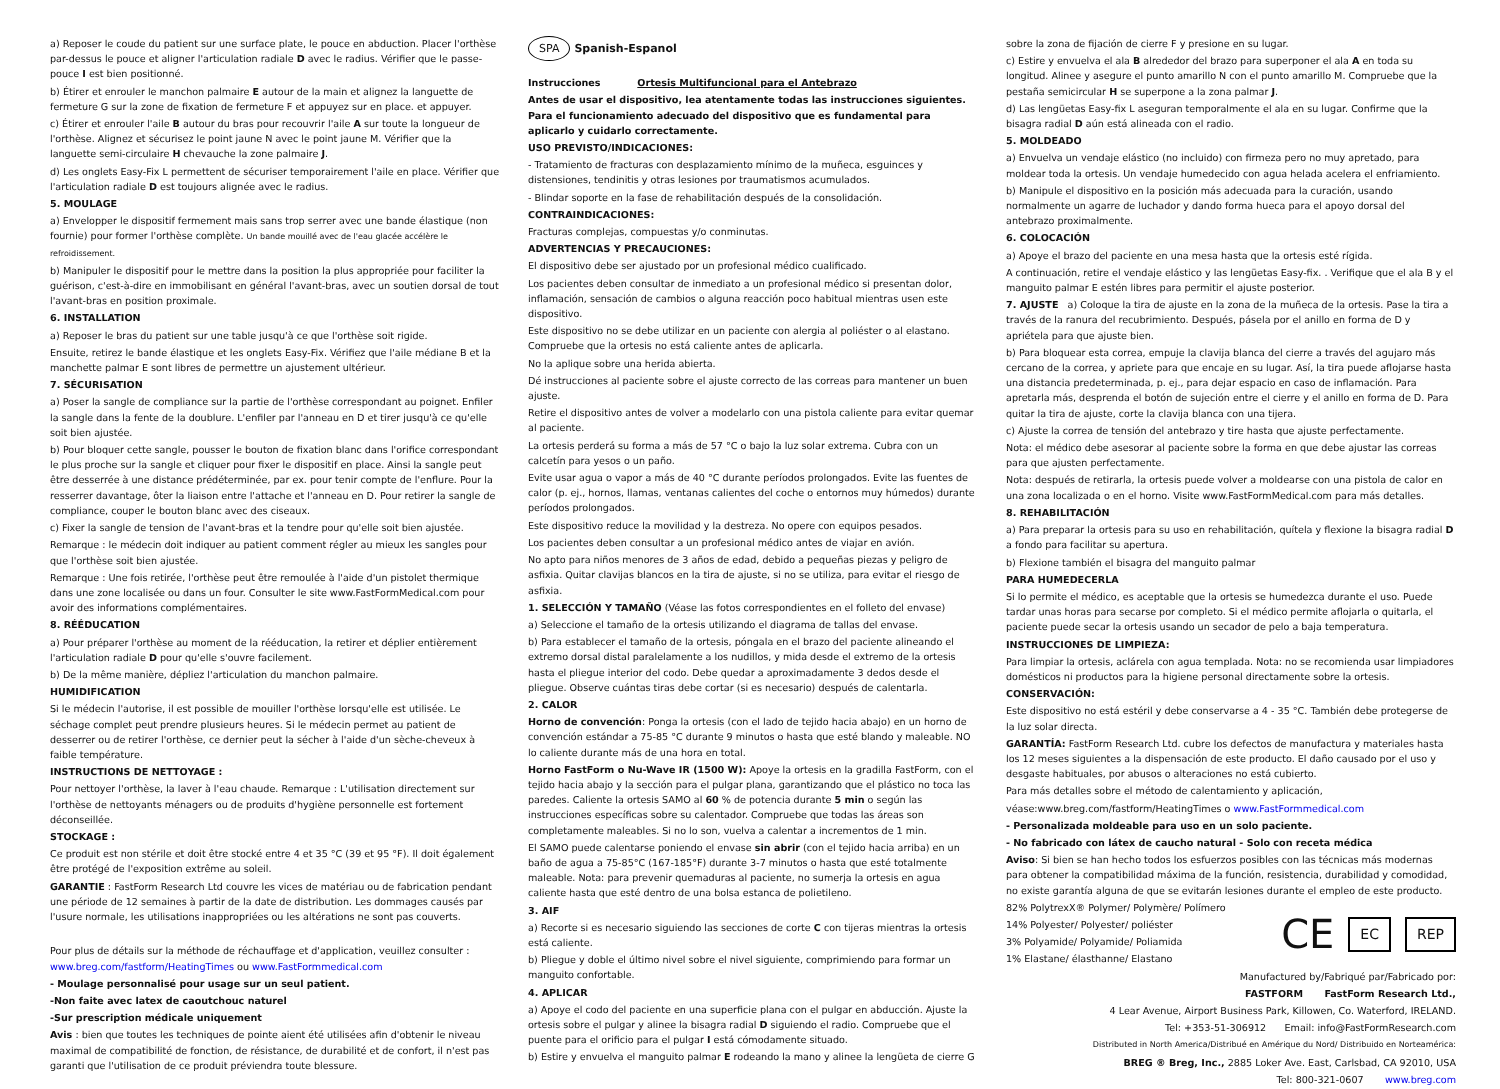a) Reposer le coude du patient sur une surface plate, le pouce en abduction. Placer l'orthèse par-dessus le pouce et aligner l'articulation radiale D avec le radius. Vérifier que le passe-pouce I est bien positionné.
b) Étirer et enrouler le manchon palmaire E autour de la main et alignez la languette de fermeture G sur la zone de fixation de fermeture F et appuyez sur en place. et appuyer.
c) Étirer et enrouler l'aile B autour du bras pour recouvrir l'aile A sur toute la longueur de l'orthèse. Alignez et sécurisez le point jaune N avec le point jaune M. Vérifier que la languette semi-circulaire H chevauche la zone palmaire J.
d) Les onglets Easy-Fix L permettent de sécuriser temporairement l'aile en place. Vérifier que l'articulation radiale D est toujours alignée avec le radius.
5. MOULAGE
a) Envelopper le dispositif fermement mais sans trop serrer avec une bande élastique (non fournie) pour former l'orthèse complète. Un bande mouillé avec de l'eau glacée accélère le refroidissement.
b) Manipuler le dispositif pour le mettre dans la position la plus appropriée pour faciliter la guérison, c'est-à-dire en immobilisant en général l'avant-bras, avec un soutien dorsal de tout l'avant-bras en position proximale.
6. INSTALLATION
a) Reposer le bras du patient sur une table jusqu'à ce que l'orthèse soit rigide.
Ensuite, retirez le bande élastique et les onglets Easy-Fix. Vérifiez que l'aile médiane B et la manchette palmar E sont libres de permettre un ajustement ultérieur.
7. SÉCURISATION
a) Poser la sangle de compliance sur la partie de l'orthèse correspondant au poignet. Enfiler la sangle dans la fente de la doublure. L'enfiler par l'anneau en D et tirer jusqu'à ce qu'elle soit bien ajustée.
b) Pour bloquer cette sangle, pousser le bouton de fixation blanc dans l'orifice correspondant le plus proche sur la sangle et cliquer pour fixer le dispositif en place. Ainsi la sangle peut être desserrée à une distance prédéterminée, par ex. pour tenir compte de l'enflure. Pour la resserrer davantage, ôter la liaison entre l'attache et l'anneau en D. Pour retirer la sangle de compliance, couper le bouton blanc avec des ciseaux.
c) Fixer la sangle de tension de l'avant-bras et la tendre pour qu'elle soit bien ajustée.
Remarque : le médecin doit indiquer au patient comment régler au mieux les sangles pour que l'orthèse soit bien ajustée.
Remarque : Une fois retirée, l'orthèse peut être remoulée à l'aide d'un pistolet thermique dans une zone localisée ou dans un four. Consulter le site www.FastFormMedical.com pour avoir des informations complémentaires.
8. RÉÉDUCATION
a) Pour préparer l'orthèse au moment de la rééducation, la retirer et déplier entièrement l'articulation radiale D pour qu'elle s'ouvre facilement.
b) De la même manière, dépliez l'articulation du manchon palmaire.
HUMIDIFICATION
Si le médecin l'autorise, il est possible de mouiller l'orthèse lorsqu'elle est utilisée. Le séchage complet peut prendre plusieurs heures. Si le médecin permet au patient de desserrer ou de retirer l'orthèse, ce dernier peut la sécher à l'aide d'un sèche-cheveux à faible température.
INSTRUCTIONS DE NETTOYAGE :
Pour nettoyer l'orthèse, la laver à l'eau chaude. Remarque : L'utilisation directement sur l'orthèse de nettoyants ménagers ou de produits d'hygiène personnelle est fortement déconseillée.
STOCKAGE :
Ce produit est non stérile et doit être stocké entre 4 et 35 °C (39 et 95 °F). Il doit également être protégé de l'exposition extrême au soleil.
GARANTIE : FastForm Research Ltd couvre les vices de matériau ou de fabrication pendant une période de 12 semaines à partir de la date de distribution. Les dommages causés par l'usure normale, les utilisations inappropriées ou les altérations ne sont pas couverts.
Pour plus de détails sur la méthode de réchauffage et d'application, veuillez consulter : www.breg.com/fastform/HeatingTimes ou www.FastFormmedical.com
- Moulage personnalisé pour usage sur un seul patient.
-Non faite avec latex de caoutchouc naturel
-Sur prescription médicale uniquement
Avis : bien que toutes les techniques de pointe aient été utilisées afin d'obtenir le niveau maximal de compatibilité de fonction, de résistance, de durabilité et de confort, il n'est pas garanti que l'utilisation de ce produit préviendra toute blessure.
SPA Spanish-Espanol
Instrucciones Ortesis Multifuncional para el Antebrazo
Antes de usar el dispositivo, lea atentamente todas las instrucciones siguientes. Para el funcionamiento adecuado del dispositivo que es fundamental para aplicarlo y cuidarlo correctamente.
USO PREVISTO/INDICACIONES:
- Tratamiento de fracturas con desplazamiento mínimo de la muñeca, esguinces y distensiones, tendinitis y otras lesiones por traumatismos acumulados.
- Blindar soporte en la fase de rehabilitación después de la consolidación.
CONTRAINDICACIONES:
Fracturas complejas, compuestas y/o conminutas.
ADVERTENCIAS Y PRECAUCIONES:
El dispositivo debe ser ajustado por un profesional médico cualificado.
Los pacientes deben consultar de inmediato a un profesional médico si presentan dolor, inflamación, sensación de cambios o alguna reacción poco habitual mientras usen este dispositivo.
Este dispositivo no se debe utilizar en un paciente con alergia al poliéster o al elastano. Compruebe que la ortesis no está caliente antes de aplicarla.
No la aplique sobre una herida abierta.
Dé instrucciones al paciente sobre el ajuste correcto de las correas para mantener un buen ajuste.
Retire el dispositivo antes de volver a modelarlo con una pistola caliente para evitar quemar al paciente.
La ortesis perderá su forma a más de 57 °C o bajo la luz solar extrema. Cubra con un calcetín para yesos o un paño.
Evite usar agua o vapor a más de 40 °C durante períodos prolongados. Evite las fuentes de calor (p. ej., hornos, llamas, ventanas calientes del coche o entornos muy húmedos) durante períodos prolongados.
Este dispositivo reduce la movilidad y la destreza. No opere con equipos pesados.
Los pacientes deben consultar a un profesional médico antes de viajar en avión.
No apto para niños menores de 3 años de edad, debido a pequeñas piezas y peligro de asfixia. Quitar clavijas blancos en la tira de ajuste, si no se utiliza, para evitar el riesgo de asfixia.
1. SELECCIÓN Y TAMAÑO (Véase las fotos correspondientes en el folleto del envase)
a) Seleccione el tamaño de la ortesis utilizando el diagrama de tallas del envase.
b) Para establecer el tamaño de la ortesis, póngala en el brazo del paciente alineando el extremo dorsal distal paralelamente a los nudillos, y mida desde el extremo de la ortesis hasta el pliegue interior del codo. Debe quedar a aproximadamente 3 dedos desde el pliegue. Observe cuántas tiras debe cortar (si es necesario) después de calentarla.
2. CALOR
Horno de convención: Ponga la ortesis (con el lado de tejido hacia abajo) en un horno de convención estándar a 75-85 °C durante 9 minutos o hasta que esté blando y maleable. NO lo caliente durante más de una hora en total.
Horno FastForm o Nu-Wave IR (1500 W): Apoye la ortesis en la gradilla FastForm, con el tejido hacia abajo y la sección para el pulgar plana, garantizando que el plástico no toca las paredes. Caliente la ortesis SAMO al 60 % de potencia durante 5 min o según las instrucciones específicas sobre su calentador. Compruebe que todas las áreas son completamente maleables. Si no lo son, vuelva a calentar a incrementos de 1 min.
El SAMO puede calentarse poniendo el envase sin abrir (con el tejido hacia arriba) en un baño de agua a 75-85°C (167-185°F) durante 3-7 minutos o hasta que esté totalmente maleable. Nota: para prevenir quemaduras al paciente, no sumerja la ortesis en agua caliente hasta que esté dentro de una bolsa estanca de polietileno.
3. AIF
a) Recorte si es necesario siguiendo las secciones de corte C con tijeras mientras la ortesis está caliente.
b) Pliegue y doble el último nivel sobre el nivel siguiente, comprimiendo para formar un manguito confortable.
4. APLICAR
a) Apoye el codo del paciente en una superficie plana con el pulgar en abducción. Ajuste la ortesis sobre el pulgar y alinee la bisagra radial D siguiendo el radio. Compruebe que el puente para el orificio para el pulgar I está cómodamente situado.
b) Estire y envuelva el manguito palmar E rodeando la mano y alinee la lengüeta de cierre G
sobre la zona de fijación de cierre F y presione en su lugar.
c) Estire y envuelva el ala B alrededor del brazo para superponer el ala A en toda su longitud. Alinee y asegure el punto amarillo N con el punto amarillo M. Compruebe que la pestaña semicircular H se superpone a la zona palmar J.
d) Las lengüetas Easy-fix L aseguran temporalmente el ala en su lugar. Confirme que la bisagra radial D aún está alineada con el radio.
5. MOLDEADO
a) Envuelva un vendaje elástico (no incluido) con firmeza pero no muy apretado, para moldear toda la ortesis. Un vendaje humedecido con agua helada acelera el enfriamiento.
b) Manipule el dispositivo en la posición más adecuada para la curación, usando normalmente un agarre de luchador y dando forma hueca para el apoyo dorsal del antebrazo proximalmente.
6. COLOCACIÓN
a) Apoye el brazo del paciente en una mesa hasta que la ortesis esté rígida.
A continuación, retire el vendaje elástico y las lengüetas Easy-fix. . Verifique que el ala B y el manguito palmar E estén libres para permitir el ajuste posterior.
7. AJUSTE a) Coloque la tira de ajuste en la zona de la muñeca de la ortesis. Pase la tira a través de la ranura del recubrimiento. Después, pásela por el anillo en forma de D y apriétela para que ajuste bien.
b) Para bloquear esta correa, empuje la clavija blanca del cierre a través del agujaro más cercano de la correa, y apriete para que encaje en su lugar. Así, la tira puede aflojarse hasta una distancia predeterminada, p. ej., para dejar espacio en caso de inflamación. Para apretarla más, desprenda el botón de sujeción entre el cierre y el anillo en forma de D. Para quitar la tira de ajuste, corte la clavija blanca con una tijera.
c) Ajuste la correa de tensión del antebrazo y tire hasta que ajuste perfectamente.
Nota: el médico debe asesorar al paciente sobre la forma en que debe ajustar las correas para que ajusten perfectamente.
Nota: después de retirarla, la ortesis puede volver a moldearse con una pistola de calor en una zona localizada o en el horno. Visite www.FastFormMedical.com para más detalles.
8. REHABILITACIÓN
a) Para preparar la ortesis para su uso en rehabilitación, quítela y flexione la bisagra radial D a fondo para facilitar su apertura.
b) Flexione también el bisagra del manguito palmar
PARA HUMEDECERLA
Si lo permite el médico, es aceptable que la ortesis se humedezca durante el uso. Puede tardar unas horas para secarse por completo. Si el médico permite aflojarla o quitarla, el paciente puede secar la ortesis usando un secador de pelo a baja temperatura.
INSTRUCCIONES DE LIMPIEZA:
Para limpiar la ortesis, aclárela con agua templada. Nota: no se recomienda usar limpiadores domésticos ni productos para la higiene personal directamente sobre la ortesis.
CONSERVACIÓN:
Este dispositivo no está estéril y debe conservarse a 4 - 35 °C. También debe protegerse de la luz solar directa.
GARANTÍA: FastForm Research Ltd. cubre los defectos de manufactura y materiales hasta los 12 meses siguientes a la dispensación de este producto. El daño causado por el uso y desgaste habituales, por abusos o alteraciones no está cubierto.
Para más detalles sobre el método de calentamiento y aplicación,
véase:www.breg.com/fastform/HeatingTimes o www.FastFormmedical.com
- Personalizada moldeable para uso en un solo paciente.
- No fabricado con látex de caucho natural - Solo con receta médica
Aviso: Si bien se han hecho todos los esfuerzos posibles con las técnicas más modernas para obtener la compatibilidad máxima de la función, resistencia, durabilidad y comodidad, no existe garantía alguna de que se evitarán lesiones durante el empleo de este producto.
82% PolytrexX® Polymer/ Polymère/ Polímero
14% Polyester/ Polyester/ poliéster
3% Polyamide/ Polyamide/ Poliamida
1% Elastane/ élasthanne/ Elastano
CE EC REP
Manufactured by/Fabriqué par/Fabricado por:
FASTFORM FastForm Research Ltd.,
4 Lear Avenue, Airport Business Park, Killowen, Co. Waterford, IRELAND.
Tel: +353-51-306912 Email: info@FastFormResearch.com
Distributed in North America/Distribué en Amérique du Nord/ Distribuido en Norteamérica:
BREG ® Breg, Inc., 2885 Loker Ave. East, Carlsbad, CA 92010, USA
Tel: 800-321-0607 www.breg.com